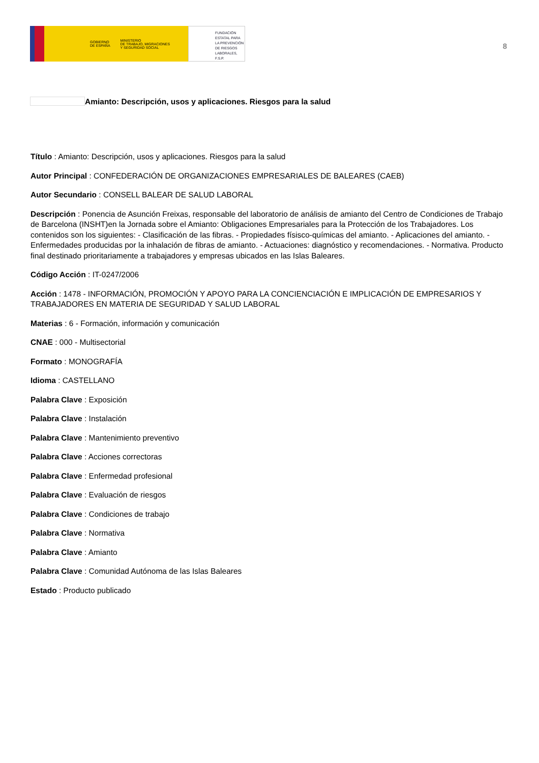GOBIERNO
DE ESPAÑA MINISTERIO
DE TRABAJO, MIGRACIONES
Y SEGURIDAD SOCIAL
FUNDACIÓN
ESTATAL PARA
LA PREVENCIÓN
DE RIESGOS
LABORALES, F.S.P.
8
Amianto: Descripción, usos y aplicaciones. Riesgos para la salud
Título : Amianto: Descripción, usos y aplicaciones. Riesgos para la salud
Autor Principal : CONFEDERACIÓN DE ORGANIZACIONES EMPRESARIALES DE BALEARES (CAEB)
Autor Secundario : CONSELL BALEAR DE SALUD LABORAL
Descripción : Ponencia de Asunción Freixas, responsable del laboratorio de análisis de amianto del Centro de Condiciones de Trabajo de Barcelona (INSHT)en la Jornada sobre el Amianto: Obligaciones Empresariales para la Protección de los Trabajadores. Los contenidos son los siguientes: - Clasificación de las fibras. - Propiedades físisco-químicas del amianto. - Aplicaciones del amianto. - Enfermedades producidas por la inhalación de fibras de amianto. - Actuaciones: diagnóstico y recomendaciones. - Normativa. Producto final destinado prioritariamente a trabajadores y empresas ubicados en las Islas Baleares.
Código Acción : IT-0247/2006
Acción : 1478 - INFORMACIÓN, PROMOCIÓN Y APOYO PARA LA CONCIENCIACIÓN E IMPLICACIÓN DE EMPRESARIOS Y TRABAJADORES EN MATERIA DE SEGURIDAD Y SALUD LABORAL
Materias : 6 - Formación, información y comunicación
CNAE : 000 - Multisectorial
Formato : MONOGRAFÍA
Idioma : CASTELLANO
Palabra Clave : Exposición
Palabra Clave : Instalación
Palabra Clave : Mantenimiento preventivo
Palabra Clave : Acciones correctoras
Palabra Clave : Enfermedad profesional
Palabra Clave : Evaluación de riesgos
Palabra Clave : Condiciones de trabajo
Palabra Clave : Normativa
Palabra Clave : Amianto
Palabra Clave : Comunidad Autónoma de las Islas Baleares
Estado : Producto publicado